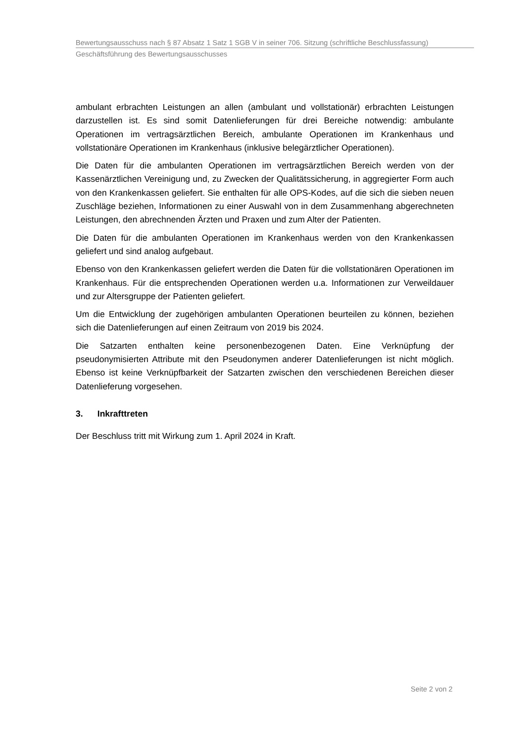Bewertungsausschuss nach § 87 Absatz 1 Satz 1 SGB V in seiner 706. Sitzung (schriftliche Beschlussfassung)
Geschäftsführung des Bewertungsausschusses
ambulant erbrachten Leistungen an allen (ambulant und vollstationär) erbrachten Leistungen darzustellen ist. Es sind somit Datenlieferungen für drei Bereiche notwendig: ambulante Operationen im vertragsärztlichen Bereich, ambulante Operationen im Krankenhaus und vollstationäre Operationen im Krankenhaus (inklusive belegärztlicher Operationen).
Die Daten für die ambulanten Operationen im vertragsärztlichen Bereich werden von der Kassenärztlichen Vereinigung und, zu Zwecken der Qualitätssicherung, in aggregierter Form auch von den Krankenkassen geliefert. Sie enthalten für alle OPS-Kodes, auf die sich die sieben neuen Zuschläge beziehen, Informationen zu einer Auswahl von in dem Zusammenhang abgerechneten Leistungen, den abrechnenden Ärzten und Praxen und zum Alter der Patienten.
Die Daten für die ambulanten Operationen im Krankenhaus werden von den Krankenkassen geliefert und sind analog aufgebaut.
Ebenso von den Krankenkassen geliefert werden die Daten für die vollstationären Operationen im Krankenhaus. Für die entsprechenden Operationen werden u.a. Informationen zur Verweildauer und zur Altersgruppe der Patienten geliefert.
Um die Entwicklung der zugehörigen ambulanten Operationen beurteilen zu können, beziehen sich die Datenlieferungen auf einen Zeitraum von 2019 bis 2024.
Die Satzarten enthalten keine personenbezogenen Daten. Eine Verknüpfung der pseudonymisierten Attribute mit den Pseudonymen anderer Datenlieferungen ist nicht möglich. Ebenso ist keine Verknüpfbarkeit der Satzarten zwischen den verschiedenen Bereichen dieser Datenlieferung vorgesehen.
3. Inkrafttreten
Der Beschluss tritt mit Wirkung zum 1. April 2024 in Kraft.
Seite 2 von 2